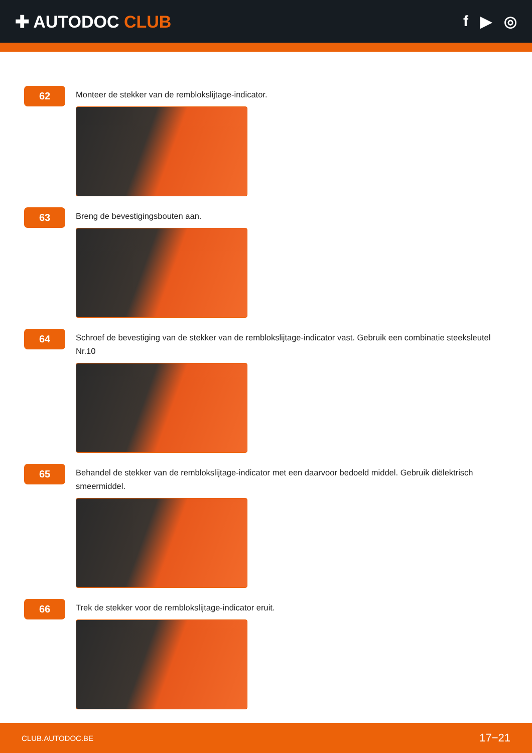✚ AUTODOC CLUB f ▶ ◎
62
Monteer de stekker van de remblokslijtage-indicator.
63
Breng de bevestigingsbouten aan.
64
Schroef de bevestiging van de stekker van de remblokslijtage-indicator vast. Gebruik een combinatie steeksleutel Nr.10
65
Behandel de stekker van de remblokslijtage-indicator met een daarvoor bedoeld middel. Gebruik diëlektrisch smeermiddel.
66
Trek de stekker voor de remblokslijtage-indicator eruit.
CLUB.AUTODOC.BE 17−21